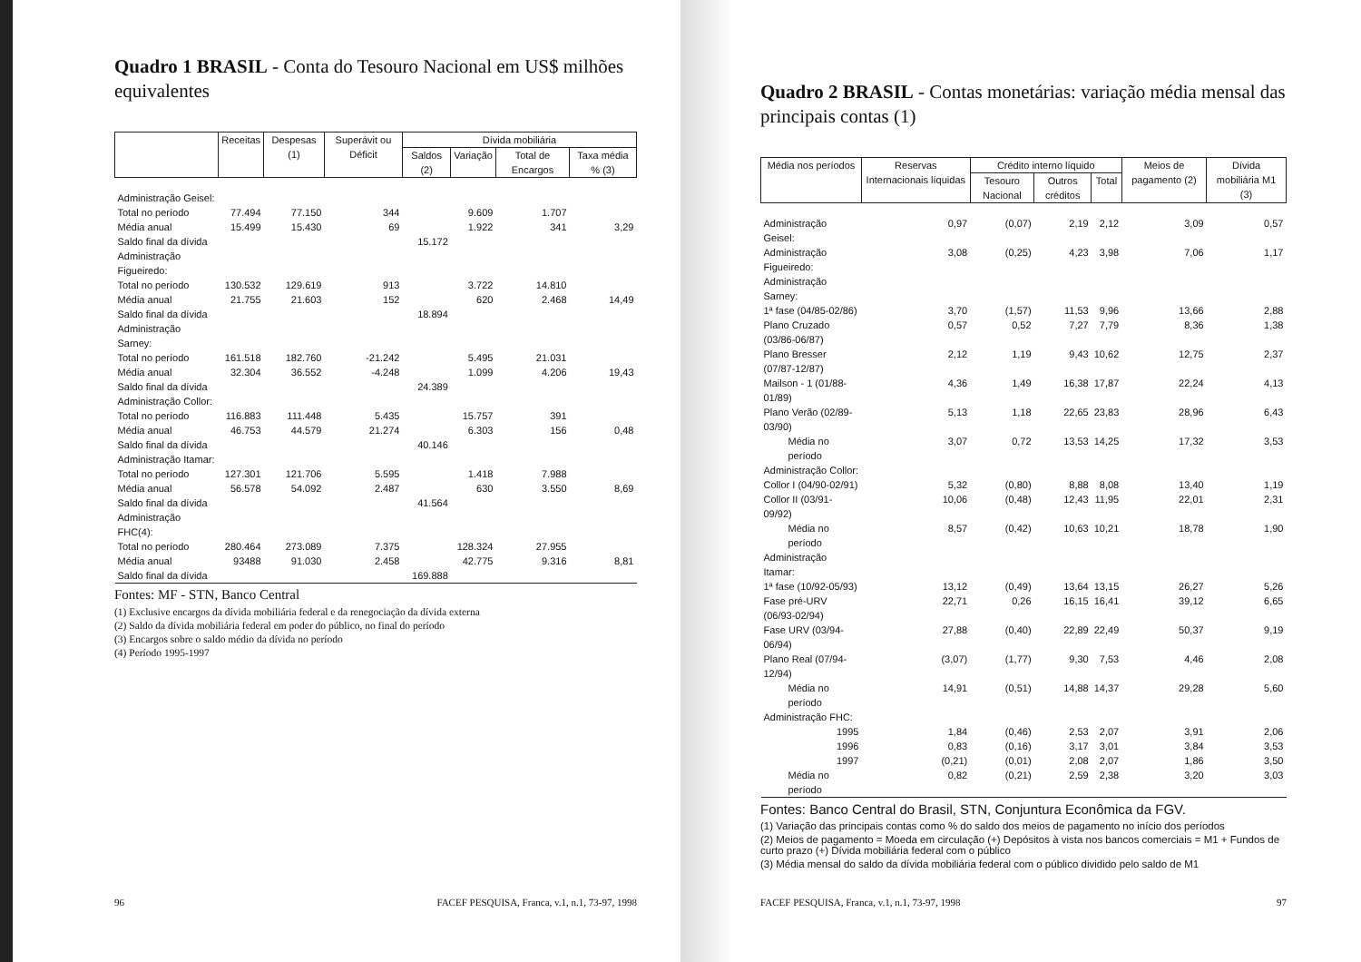Quadro 1 BRASIL - Conta do Tesouro Nacional em US$ milhões equivalentes
| | Receitas | Despesas (1) | Superávit ou Déficit | Dívida mobiliária | | | |
| --- | --- | --- | --- | --- | --- | --- | --- |
| | | | | Saldos (2) | Variação | Total de Encargos | Taxa média % (3) |
| Administração Geisel: | | | | | | | |
| Total no período | 77.494 | 77.150 | 344 | | 9.609 | 1.707 | |
| Média anual | 15.499 | 15.430 | 69 | | 1.922 | 341 | 3,29 |
| Saldo final da dívida | | | | 15.172 | | | |
| Administração Figueiredo: | | | | | | | |
| Total no período | 130.532 | 129.619 | 913 | | 3.722 | 14.810 | |
| Média anual | 21.755 | 21.603 | 152 | | 620 | 2.468 | 14,49 |
| Saldo final da dívida | | | | 18.894 | | | |
| Administração Sarney: | | | | | | | |
| Total no período | 161.518 | 182.760 | -21.242 | | 5.495 | 21.031 | |
| Média anual | 32.304 | 36.552 | -4.248 | | 1.099 | 4.206 | 19,43 |
| Saldo final da dívida | | | | 24.389 | | | |
| Administração Collor: | | | | | | | |
| Total no período | 116.883 | 111.448 | 5.435 | | 15.757 | 391 | |
| Média anual | 46.753 | 44.579 | 21.274 | | 6.303 | 156 | 0,48 |
| Saldo final da dívida | | | | 40.146 | | | |
| Administração Itamar: | | | | | | | |
| Total no período | 127.301 | 121.706 | 5.595 | | 1.418 | 7.988 | |
| Média anual | 56.578 | 54.092 | 2.487 | | 630 | 3.550 | 8,69 |
| Saldo final da dívida | | | | 41.564 | | | |
| Administração FHC(4): | | | | | | | |
| Total no período | 280.464 | 273.089 | 7.375 | | 128.324 | 27.955 | |
| Média anual | 93488 | 91.030 | 2.458 | | 42.775 | 9.316 | 8,81 |
| Saldo final da dívida | | | | 169.888 | | | |
Fontes: MF - STN, Banco Central
(1) Exclusive encargos da dívida mobiliária federal e da renegociação da dívida externa
(2) Saldo da dívida mobiliária federal em poder do público, no final do período
(3) Encargos sobre o saldo médio da dívida no período
(4) Período 1995-1997
96 FACEF PESQUISA, Franca, v.1, n.1, 73-97, 1998
Quadro 2 BRASIL - Contas monetárias: variação média mensal das principais contas (1)
| Média nos períodos | Reservas Internacionais líquidas | Crédito interno líquido | | | Meios de pagamento (2) | Dívida mobiliária M1 (3) |
| --- | --- | --- | --- | --- | --- | --- |
| | | Tesouro Nacional | Outros créditos | Total | | |
| Administração Geisel: | 0,97 | (0,07) | 2,19 | 2,12 | 3,09 | 0,57 |
| Administração Figueiredo: | 3,08 | (0,25) | 4,23 | 3,98 | 7,06 | 1,17 |
| Administração Sarney: | | | | | | |
| 1ª fase (04/85-02/86) | 3,70 | (1,57) | 11,53 | 9,96 | 13,66 | 2,88 |
| Plano Cruzado (03/86-06/87) | 0,57 | 0,52 | 7,27 | 7,79 | 8,36 | 1,38 |
| Plano Bresser (07/87-12/87) | 2,12 | 1,19 | 9,43 | 10,62 | 12,75 | 2,37 |
| Mailson - 1 (01/88-01/89) | 4,36 | 1,49 | 16,38 | 17,87 | 22,24 | 4,13 |
| Plano Verão (02/89-03/90) | 5,13 | 1,18 | 22,65 | 23,83 | 28,96 | 6,43 |
| Média no período | 3,07 | 0,72 | 13,53 | 14,25 | 17,32 | 3,53 |
| Administração Collor: | | | | | | |
| Collor I (04/90-02/91) | 5,32 | (0,80) | 8,88 | 8,08 | 13,40 | 1,19 |
| Collor II (03/91-09/92) | 10,06 | (0,48) | 12,43 | 11,95 | 22,01 | 2,31 |
| Média no período | 8,57 | (0,42) | 10,63 | 10,21 | 18,78 | 1,90 |
| Administração Itamar: | | | | | | |
| 1ª fase (10/92-05/93) | 13,12 | (0,49) | 13,64 | 13,15 | 26,27 | 5,26 |
| Fase pré-URV (06/93-02/94) | 22,71 | 0,26 | 16,15 | 16,41 | 39,12 | 6,65 |
| Fase URV (03/94-06/94) | 27,88 | (0,40) | 22,89 | 22,49 | 50,37 | 9,19 |
| Plano Real (07/94-12/94) | (3,07) | (1,77) | 9,30 | 7,53 | 4,46 | 2,08 |
| Média no período | 14,91 | (0,51) | 14,88 | 14,37 | 29,28 | 5,60 |
| Administração FHC: | | | | | | |
| 1995 | 1,84 | (0,46) | 2,53 | 2,07 | 3,91 | 2,06 |
| 1996 | 0,83 | (0,16) | 3,17 | 3,01 | 3,84 | 3,53 |
| 1997 | (0,21) | (0,01) | 2,08 | 2,07 | 1,86 | 3,50 |
| Média no período | 0,82 | (0,21) | 2,59 | 2,38 | 3,20 | 3,03 |
Fontes: Banco Central do Brasil, STN, Conjuntura Econômica da FGV.
(1) Variação das principais contas como % do saldo dos meios de pagamento no início dos períodos
(2) Meios de pagamento = Moeda em circulação (+) Depósitos à vista nos bancos comerciais = M1 + Fundos de curto prazo (+) Dívida mobiliária federal com o público
(3) Média mensal do saldo da dívida mobiliária federal com o público dividido pelo saldo de M1
FACEF PESQUISA, Franca, v.1, n.1, 73-97, 1998 97